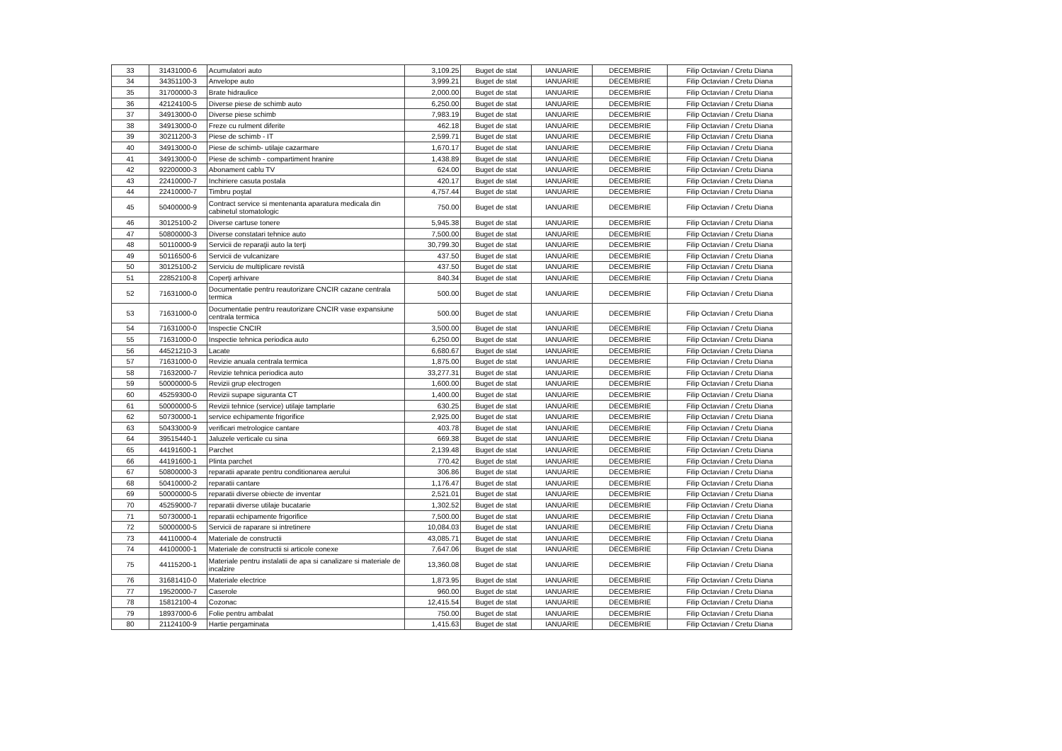| 33 | 31431000-6 | Acumulatori auto | 3,109.25 | Buget de stat | IANUARIE | DECEMBRIE | Filip Octavian / Cretu Diana |
| 34 | 34351100-3 | Anvelope auto | 3,999.21 | Buget de stat | IANUARIE | DECEMBRIE | Filip Octavian / Cretu Diana |
| 35 | 31700000-3 | Brate hidraulice | 2,000.00 | Buget de stat | IANUARIE | DECEMBRIE | Filip Octavian / Cretu Diana |
| 36 | 42124100-5 | Diverse piese de schimb auto | 6,250.00 | Buget de stat | IANUARIE | DECEMBRIE | Filip Octavian / Cretu Diana |
| 37 | 34913000-0 | Diverse piese schimb | 7,983.19 | Buget de stat | IANUARIE | DECEMBRIE | Filip Octavian / Cretu Diana |
| 38 | 34913000-0 | Freze cu rulment diferite | 462.18 | Buget de stat | IANUARIE | DECEMBRIE | Filip Octavian / Cretu Diana |
| 39 | 30211200-3 | Piese de schimb - IT | 2,599.71 | Buget de stat | IANUARIE | DECEMBRIE | Filip Octavian / Cretu Diana |
| 40 | 34913000-0 | Piese de schimb- utilaje cazarmare | 1,670.17 | Buget de stat | IANUARIE | DECEMBRIE | Filip Octavian / Cretu Diana |
| 41 | 34913000-0 | Piese de schimb - compartiment hranire | 1,438.89 | Buget de stat | IANUARIE | DECEMBRIE | Filip Octavian / Cretu Diana |
| 42 | 92200000-3 | Abonament cablu TV | 624.00 | Buget de stat | IANUARIE | DECEMBRIE | Filip Octavian / Cretu Diana |
| 43 | 22410000-7 | Inchiriere casuta postala | 420.17 | Buget de stat | IANUARIE | DECEMBRIE | Filip Octavian / Cretu Diana |
| 44 | 22410000-7 | Timbru poştal | 4,757.44 | Buget de stat | IANUARIE | DECEMBRIE | Filip Octavian / Cretu Diana |
| 45 | 50400000-9 | Contract service si mentenanta aparatura medicala din cabinetul stomatologic | 750.00 | Buget de stat | IANUARIE | DECEMBRIE | Filip Octavian / Cretu Diana |
| 46 | 30125100-2 | Diverse cartuse tonere | 5,945.38 | Buget de stat | IANUARIE | DECEMBRIE | Filip Octavian / Cretu Diana |
| 47 | 50800000-3 | Diverse constatari tehnice auto | 7,500.00 | Buget de stat | IANUARIE | DECEMBRIE | Filip Octavian / Cretu Diana |
| 48 | 50110000-9 | Servicii de reparaţii auto la terţi | 30,799.30 | Buget de stat | IANUARIE | DECEMBRIE | Filip Octavian / Cretu Diana |
| 49 | 50116500-6 | Servicii de vulcanizare | 437.50 | Buget de stat | IANUARIE | DECEMBRIE | Filip Octavian / Cretu Diana |
| 50 | 30125100-2 | Serviciu de multiplicare revistă | 437.50 | Buget de stat | IANUARIE | DECEMBRIE | Filip Octavian / Cretu Diana |
| 51 | 22852100-8 | Coperţi arhivare | 840.34 | Buget de stat | IANUARIE | DECEMBRIE | Filip Octavian / Cretu Diana |
| 52 | 71631000-0 | Documentatie pentru reautorizare CNCIR cazane centrala termica | 500.00 | Buget de stat | IANUARIE | DECEMBRIE | Filip Octavian / Cretu Diana |
| 53 | 71631000-0 | Documentatie pentru reautorizare CNCIR vase expansiune centrala termica | 500.00 | Buget de stat | IANUARIE | DECEMBRIE | Filip Octavian / Cretu Diana |
| 54 | 71631000-0 | Inspectie CNCIR | 3,500.00 | Buget de stat | IANUARIE | DECEMBRIE | Filip Octavian / Cretu Diana |
| 55 | 71631000-0 | Inspectie tehnica periodica auto | 6,250.00 | Buget de stat | IANUARIE | DECEMBRIE | Filip Octavian / Cretu Diana |
| 56 | 44521210-3 | Lacate | 6,680.67 | Buget de stat | IANUARIE | DECEMBRIE | Filip Octavian / Cretu Diana |
| 57 | 71631000-0 | Revizie anuala centrala termica | 1,875.00 | Buget de stat | IANUARIE | DECEMBRIE | Filip Octavian / Cretu Diana |
| 58 | 71632000-7 | Revizie tehnica periodica auto | 33,277.31 | Buget de stat | IANUARIE | DECEMBRIE | Filip Octavian / Cretu Diana |
| 59 | 50000000-5 | Revizii grup electrogen | 1,600.00 | Buget de stat | IANUARIE | DECEMBRIE | Filip Octavian / Cretu Diana |
| 60 | 45259300-0 | Revizii supape siguranta CT | 1,400.00 | Buget de stat | IANUARIE | DECEMBRIE | Filip Octavian / Cretu Diana |
| 61 | 50000000-5 | Revizii tehnice (service) utilaje tamplarie | 630.25 | Buget de stat | IANUARIE | DECEMBRIE | Filip Octavian / Cretu Diana |
| 62 | 50730000-1 | service echipamente frigorifice | 2,925.00 | Buget de stat | IANUARIE | DECEMBRIE | Filip Octavian / Cretu Diana |
| 63 | 50433000-9 | verificari metrologice cantare | 403.78 | Buget de stat | IANUARIE | DECEMBRIE | Filip Octavian / Cretu Diana |
| 64 | 39515440-1 | Jaluzele verticale cu sina | 669.38 | Buget de stat | IANUARIE | DECEMBRIE | Filip Octavian / Cretu Diana |
| 65 | 44191600-1 | Parchet | 2,139.48 | Buget de stat | IANUARIE | DECEMBRIE | Filip Octavian / Cretu Diana |
| 66 | 44191600-1 | Plinta parchet | 770.42 | Buget de stat | IANUARIE | DECEMBRIE | Filip Octavian / Cretu Diana |
| 67 | 50800000-3 | reparatii aparate pentru conditionarea aerului | 306.86 | Buget de stat | IANUARIE | DECEMBRIE | Filip Octavian / Cretu Diana |
| 68 | 50410000-2 | reparatii cantare | 1,176.47 | Buget de stat | IANUARIE | DECEMBRIE | Filip Octavian / Cretu Diana |
| 69 | 50000000-5 | reparatii diverse obiecte de inventar | 2,521.01 | Buget de stat | IANUARIE | DECEMBRIE | Filip Octavian / Cretu Diana |
| 70 | 45259000-7 | reparatii diverse utilaje bucatarie | 1,302.52 | Buget de stat | IANUARIE | DECEMBRIE | Filip Octavian / Cretu Diana |
| 71 | 50730000-1 | reparatii echipamente frigorifice | 7,500.00 | Buget de stat | IANUARIE | DECEMBRIE | Filip Octavian / Cretu Diana |
| 72 | 50000000-5 | Servicii de raparare si intretinere | 10,084.03 | Buget de stat | IANUARIE | DECEMBRIE | Filip Octavian / Cretu Diana |
| 73 | 44110000-4 | Materiale de constructii | 43,085.71 | Buget de stat | IANUARIE | DECEMBRIE | Filip Octavian / Cretu Diana |
| 74 | 44100000-1 | Materiale de constructii si articole conexe | 7,647.06 | Buget de stat | IANUARIE | DECEMBRIE | Filip Octavian / Cretu Diana |
| 75 | 44115200-1 | Materiale pentru instalatii de apa si canalizare si materiale de incalzire | 13,360.08 | Buget de stat | IANUARIE | DECEMBRIE | Filip Octavian / Cretu Diana |
| 76 | 31681410-0 | Materiale electrice | 1,873.95 | Buget de stat | IANUARIE | DECEMBRIE | Filip Octavian / Cretu Diana |
| 77 | 19520000-7 | Caserole | 960.00 | Buget de stat | IANUARIE | DECEMBRIE | Filip Octavian / Cretu Diana |
| 78 | 15812100-4 | Cozonac | 12,415.54 | Buget de stat | IANUARIE | DECEMBRIE | Filip Octavian / Cretu Diana |
| 79 | 18937000-6 | Folie pentru ambalat | 750.00 | Buget de stat | IANUARIE | DECEMBRIE | Filip Octavian / Cretu Diana |
| 80 | 21124100-9 | Hartie pergaminata | 1,415.63 | Buget de stat | IANUARIE | DECEMBRIE | Filip Octavian / Cretu Diana |